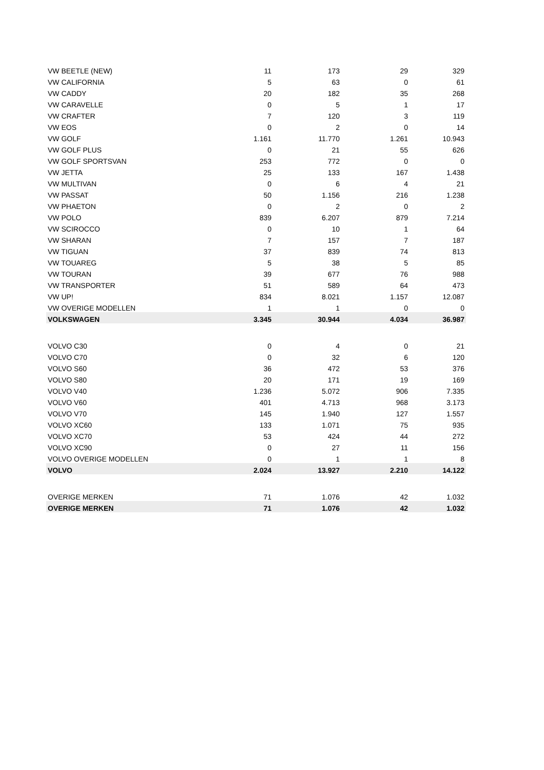| VW BEETLE (NEW) | 11 | 173 | 29 | 329 |
| VW CALIFORNIA | 5 | 63 | 0 | 61 |
| VW CADDY | 20 | 182 | 35 | 268 |
| VW CARAVELLE | 0 | 5 | 1 | 17 |
| VW CRAFTER | 7 | 120 | 3 | 119 |
| VW EOS | 0 | 2 | 0 | 14 |
| VW GOLF | 1.161 | 11.770 | 1.261 | 10.943 |
| VW GOLF PLUS | 0 | 21 | 55 | 626 |
| VW GOLF SPORTSVAN | 253 | 772 | 0 | 0 |
| VW JETTA | 25 | 133 | 167 | 1.438 |
| VW MULTIVAN | 0 | 6 | 4 | 21 |
| VW PASSAT | 50 | 1.156 | 216 | 1.238 |
| VW PHAETON | 0 | 2 | 0 | 2 |
| VW POLO | 839 | 6.207 | 879 | 7.214 |
| VW SCIROCCO | 0 | 10 | 1 | 64 |
| VW SHARAN | 7 | 157 | 7 | 187 |
| VW TIGUAN | 37 | 839 | 74 | 813 |
| VW TOUAREG | 5 | 38 | 5 | 85 |
| VW TOURAN | 39 | 677 | 76 | 988 |
| VW TRANSPORTER | 51 | 589 | 64 | 473 |
| VW UP! | 834 | 8.021 | 1.157 | 12.087 |
| VW OVERIGE MODELLEN | 1 | 1 | 0 | 0 |
| VOLKSWAGEN | 3.345 | 30.944 | 4.034 | 36.987 |
| VOLVO C30 | 0 | 4 | 0 | 21 |
| VOLVO C70 | 0 | 32 | 6 | 120 |
| VOLVO S60 | 36 | 472 | 53 | 376 |
| VOLVO S80 | 20 | 171 | 19 | 169 |
| VOLVO V40 | 1.236 | 5.072 | 906 | 7.335 |
| VOLVO V60 | 401 | 4.713 | 968 | 3.173 |
| VOLVO V70 | 145 | 1.940 | 127 | 1.557 |
| VOLVO XC60 | 133 | 1.071 | 75 | 935 |
| VOLVO XC70 | 53 | 424 | 44 | 272 |
| VOLVO XC90 | 0 | 27 | 11 | 156 |
| VOLVO OVERIGE MODELLEN | 0 | 1 | 1 | 8 |
| VOLVO | 2.024 | 13.927 | 2.210 | 14.122 |
| OVERIGE MERKEN | 71 | 1.076 | 42 | 1.032 |
| OVERIGE MERKEN | 71 | 1.076 | 42 | 1.032 |